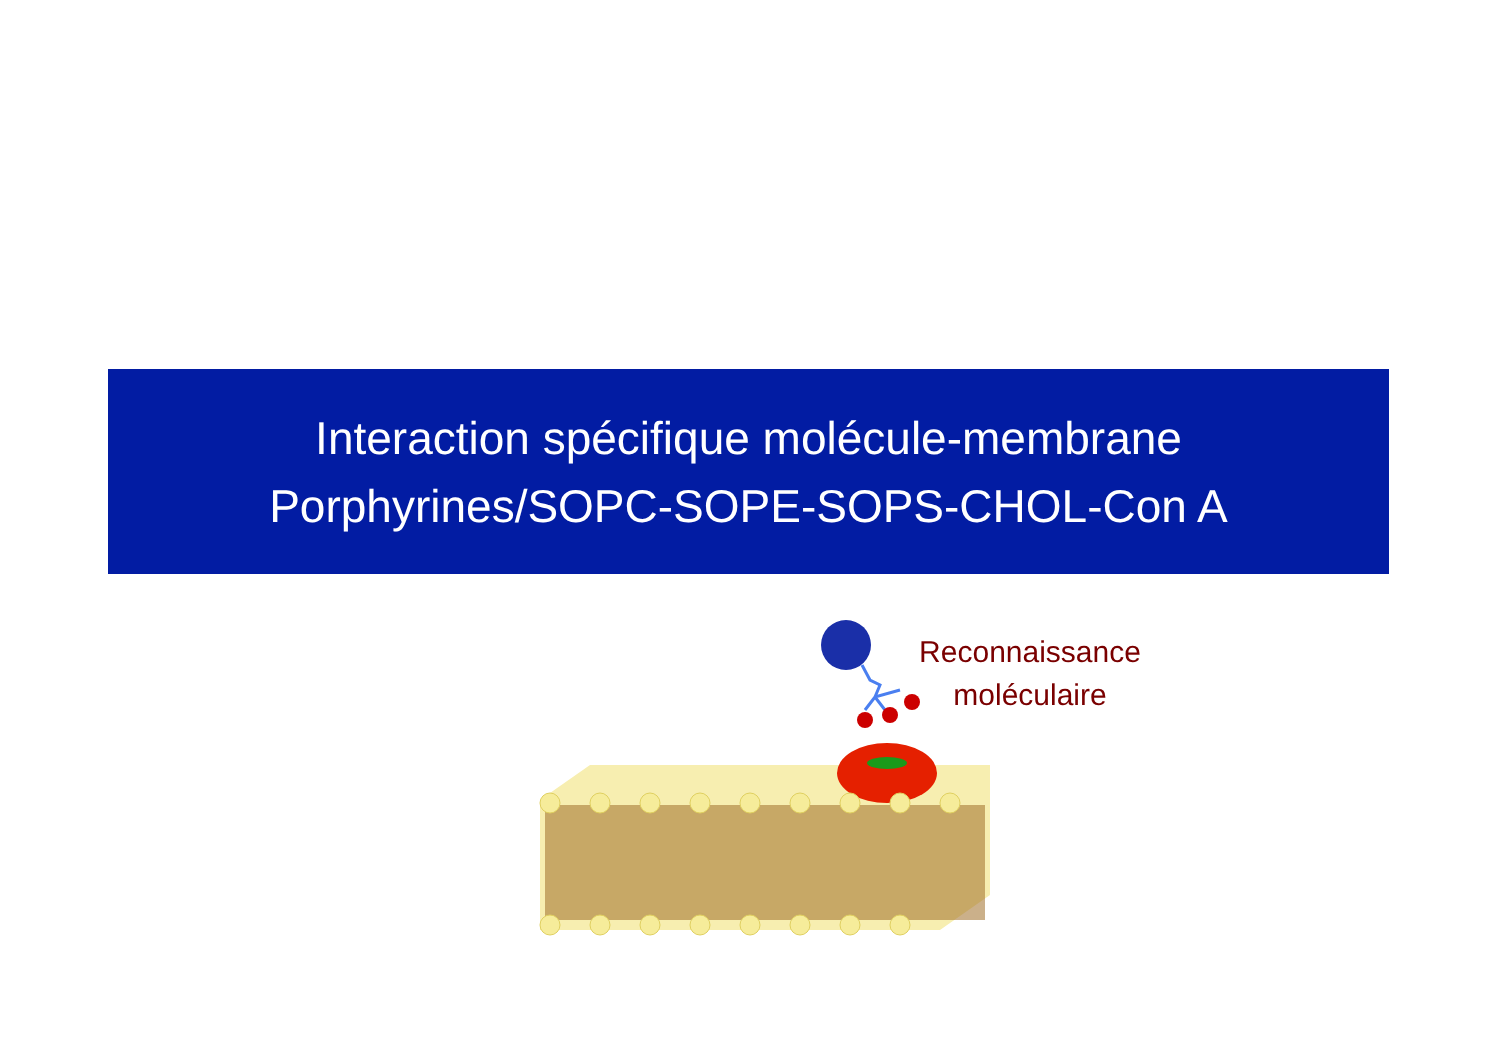Interaction spécifique molécule-membrane
Porphyrines/SOPC-SOPE-SOPS-CHOL-Con A
Reconnaissance
moléculaire